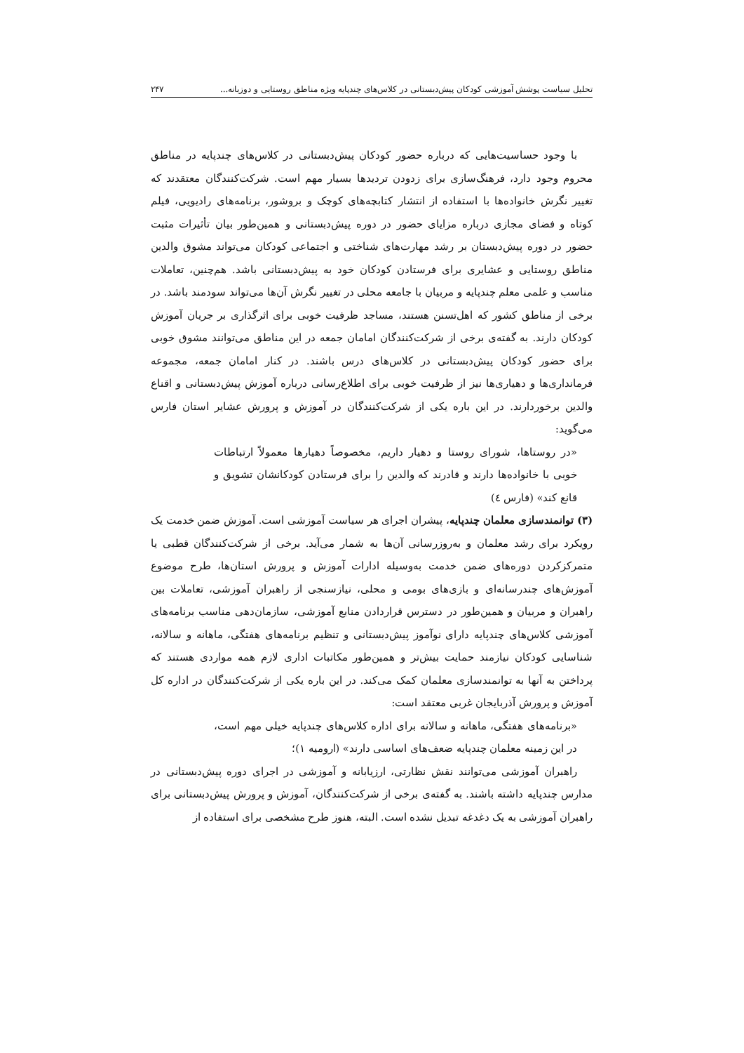تحلیل سیاست پوشش آموزشی کودکان پیش‌دبستانی در کلاس‌های چندپایه ویژه مناطق روستایی و دوزبانه... ۲۴۷
با وجود حساسیت‌هایی که درباره حضور کودکان پیش‌دبستانی در کلاس‌های چندپایه در مناطق محروم وجود دارد، فرهنگ‌سازی برای زدودن تردیدها بسیار مهم است. شرکت‌کنندگان معتقدند که تغییر نگرش خانواده‌ها با استفاده از انتشار کتابچه‌های کوچک و بروشور، برنامه‌های رادیویی، فیلم کوتاه و فضای مجازی درباره مزایای حضور در دوره پیش‌دبستانی و همین‌طور بیان تأثیرات مثبت حضور در دوره پیش‌دبستان بر رشد مهارت‌های شناختی و اجتماعی کودکان می‌تواند مشوق والدین مناطق روستایی و عشایری برای فرستادن کودکان خود به پیش‌دبستانی باشد. هم‌چنین، تعاملات مناسب و علمی معلم چندپایه و مربیان با جامعه محلی در تغییر نگرش آن‌ها می‌تواند سودمند باشد. در برخی از مناطق کشور که اهل‌تسنن هستند، مساجد ظرفیت خوبی برای اثرگذاری بر جریان آموزش کودکان دارند. به گفته‌ی برخی از شرکت‌کنندگان امامان جمعه در این مناطق می‌توانند مشوق خوبی برای حضور کودکان پیش‌دبستانی در کلاس‌های درس باشند. در کنار امامان جمعه، مجموعه فرمانداری‌ها و دهیاری‌ها نیز از ظرفیت خوبی برای اطلاع‌رسانی درباره آموزش پیش‌دبستانی و اقناع والدین برخوردارند. در این باره یکی از شرکت‌کنندگان در آموزش و پرورش عشایر استان فارس می‌گوید:
«در روستاها، شورای روستا و دهیار داریم، مخصوصاً دهیارها معمولاً ارتباطات خوبی با خانواده‌ها دارند و قادرند که والدین را برای فرستادن کودکانشان تشویق و قانع کند» (فارس ٤)
(۳) توانمندسازی معلمان چندپایه، پیشران اجرای هر سیاست آموزشی است. آموزش ضمن خدمت یک رویکرد برای رشد معلمان و به‌روزرسانی آن‌ها به شمار می‌آید. برخی از شرکت‌کنندگان قطبی یا متمرکزکردن دوره‌های ضمن خدمت به‌وسیله ادارات آموزش و پرورش استان‌ها، طرح موضوع آموزش‌های چندرسانه‌ای و بازی‌های بومی و محلی، نیازسنجی از راهبران آموزشی، تعاملات بین راهبران و مربیان و همین‌طور در دسترس قراردادن منابع آموزشی، سازمان‌دهی مناسب برنامه‌های آموزشی کلاس‌های چندپایه دارای نوآموز پیش‌دبستانی و تنظیم برنامه‌های هفتگی، ماهانه و سالانه، شناسایی کودکان نیازمند حمایت بیش‌تر و همین‌طور مکاتبات اداری لازم همه مواردی هستند که پرداختن به آنها به توانمندسازی معلمان کمک می‌کند. در این باره یکی از شرکت‌کنندگان در اداره کل آموزش و پرورش آذربایجان غربی معتقد است:
«برنامه‌های هفتگی، ماهانه و سالانه برای اداره کلاس‌های چندپایه خیلی مهم است، در این زمینه معلمان چندپایه ضعف‌های اساسی دارند» (ارومیه ۱)؛
راهبران آموزشی می‌توانند نقش نظارتی، ارزیابانه و آموزشی در اجرای دوره پیش‌دبستانی در مدارس چندپایه داشته باشند. به گفته‌ی برخی از شرکت‌کنندگان، آموزش و پرورش پیش‌دبستانی برای راهبران آموزشی به یک دغدغه تبدیل نشده است. البته، هنوز طرح مشخصی برای استفاده از